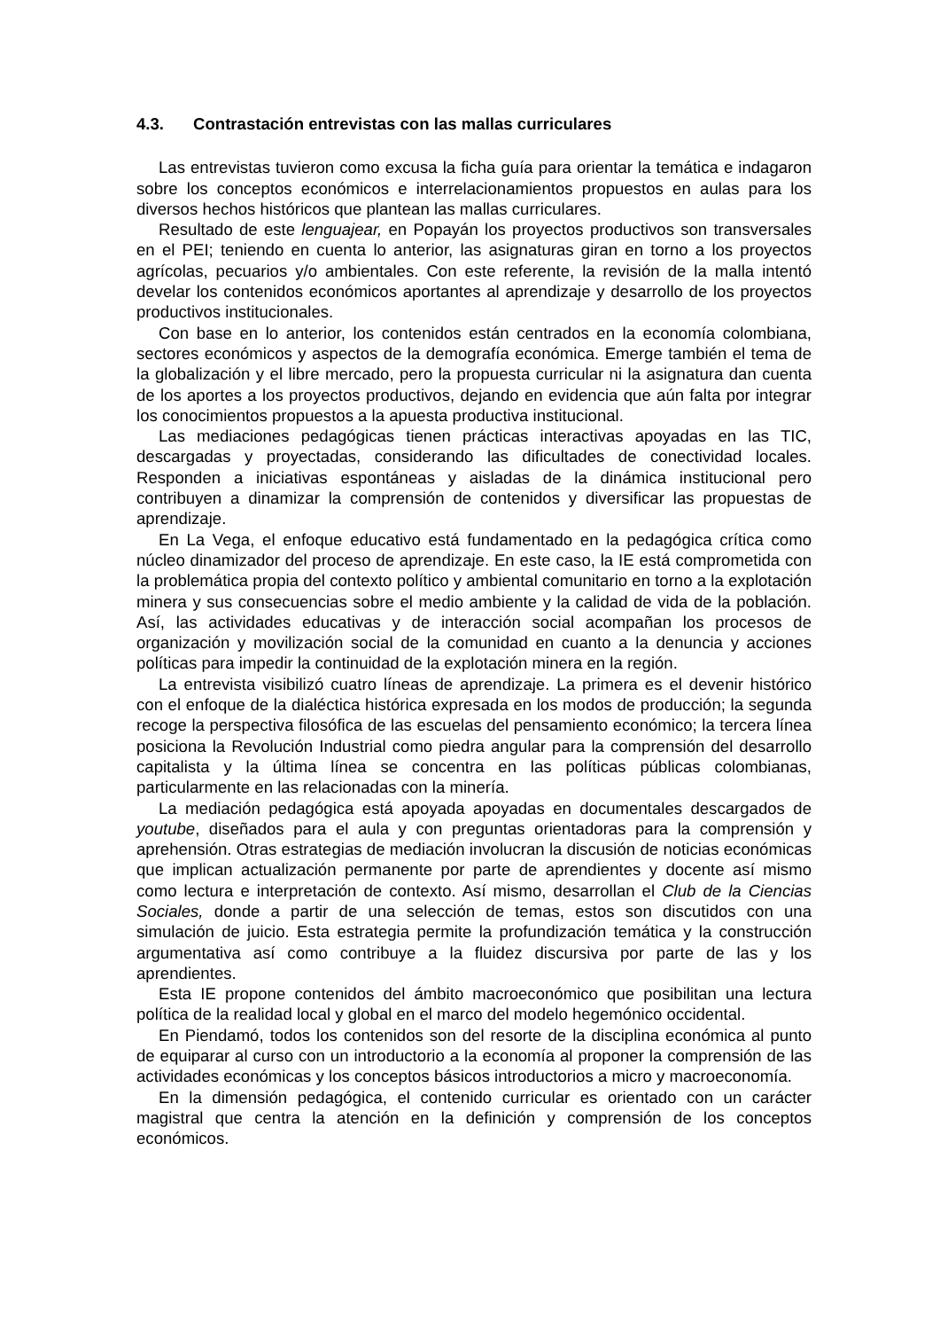4.3. Contrastación entrevistas con las mallas curriculares
Las entrevistas tuvieron como excusa la ficha guía para orientar la temática e indagaron sobre los conceptos económicos e interrelacionamientos propuestos en aulas para los diversos hechos históricos que plantean las mallas curriculares.
Resultado de este lenguajear, en Popayán los proyectos productivos son transversales en el PEI; teniendo en cuenta lo anterior, las asignaturas giran en torno a los proyectos agrícolas, pecuarios y/o ambientales. Con este referente, la revisión de la malla intentó develar los contenidos económicos aportantes al aprendizaje y desarrollo de los proyectos productivos institucionales.
Con base en lo anterior, los contenidos están centrados en la economía colombiana, sectores económicos y aspectos de la demografía económica. Emerge también el tema de la globalización y el libre mercado, pero la propuesta curricular ni la asignatura dan cuenta de los aportes a los proyectos productivos, dejando en evidencia que aún falta por integrar los conocimientos propuestos a la apuesta productiva institucional.
Las mediaciones pedagógicas tienen prácticas interactivas apoyadas en las TIC, descargadas y proyectadas, considerando las dificultades de conectividad locales. Responden a iniciativas espontáneas y aisladas de la dinámica institucional pero contribuyen a dinamizar la comprensión de contenidos y diversificar las propuestas de aprendizaje.
En La Vega, el enfoque educativo está fundamentado en la pedagógica crítica como núcleo dinamizador del proceso de aprendizaje. En este caso, la IE está comprometida con la problemática propia del contexto político y ambiental comunitario en torno a la explotación minera y sus consecuencias sobre el medio ambiente y la calidad de vida de la población. Así, las actividades educativas y de interacción social acompañan los procesos de organización y movilización social de la comunidad en cuanto a la denuncia y acciones políticas para impedir la continuidad de la explotación minera en la región.
La entrevista visibilizó cuatro líneas de aprendizaje. La primera es el devenir histórico con el enfoque de la dialéctica histórica expresada en los modos de producción; la segunda recoge la perspectiva filosófica de las escuelas del pensamiento económico; la tercera línea posiciona la Revolución Industrial como piedra angular para la comprensión del desarrollo capitalista y la última línea se concentra en las políticas públicas colombianas, particularmente en las relacionadas con la minería.
La mediación pedagógica está apoyada apoyadas en documentales descargados de youtube, diseñados para el aula y con preguntas orientadoras para la comprensión y aprehensión. Otras estrategias de mediación involucran la discusión de noticias económicas que implican actualización permanente por parte de aprendientes y docente así mismo como lectura e interpretación de contexto. Así mismo, desarrollan el Club de la Ciencias Sociales, donde a partir de una selección de temas, estos son discutidos con una simulación de juicio. Esta estrategia permite la profundización temática y la construcción argumentativa así como contribuye a la fluidez discursiva por parte de las y los aprendientes.
Esta IE propone contenidos del ámbito macroeconómico que posibilitan una lectura política de la realidad local y global en el marco del modelo hegemónico occidental.
En Piendamó, todos los contenidos son del resorte de la disciplina económica al punto de equiparar al curso con un introductorio a la economía al proponer la comprensión de las actividades económicas y los conceptos básicos introductorios a micro y macroeconomía.
En la dimensión pedagógica, el contenido curricular es orientado con un carácter magistral que centra la atención en la definición y comprensión de los conceptos económicos.